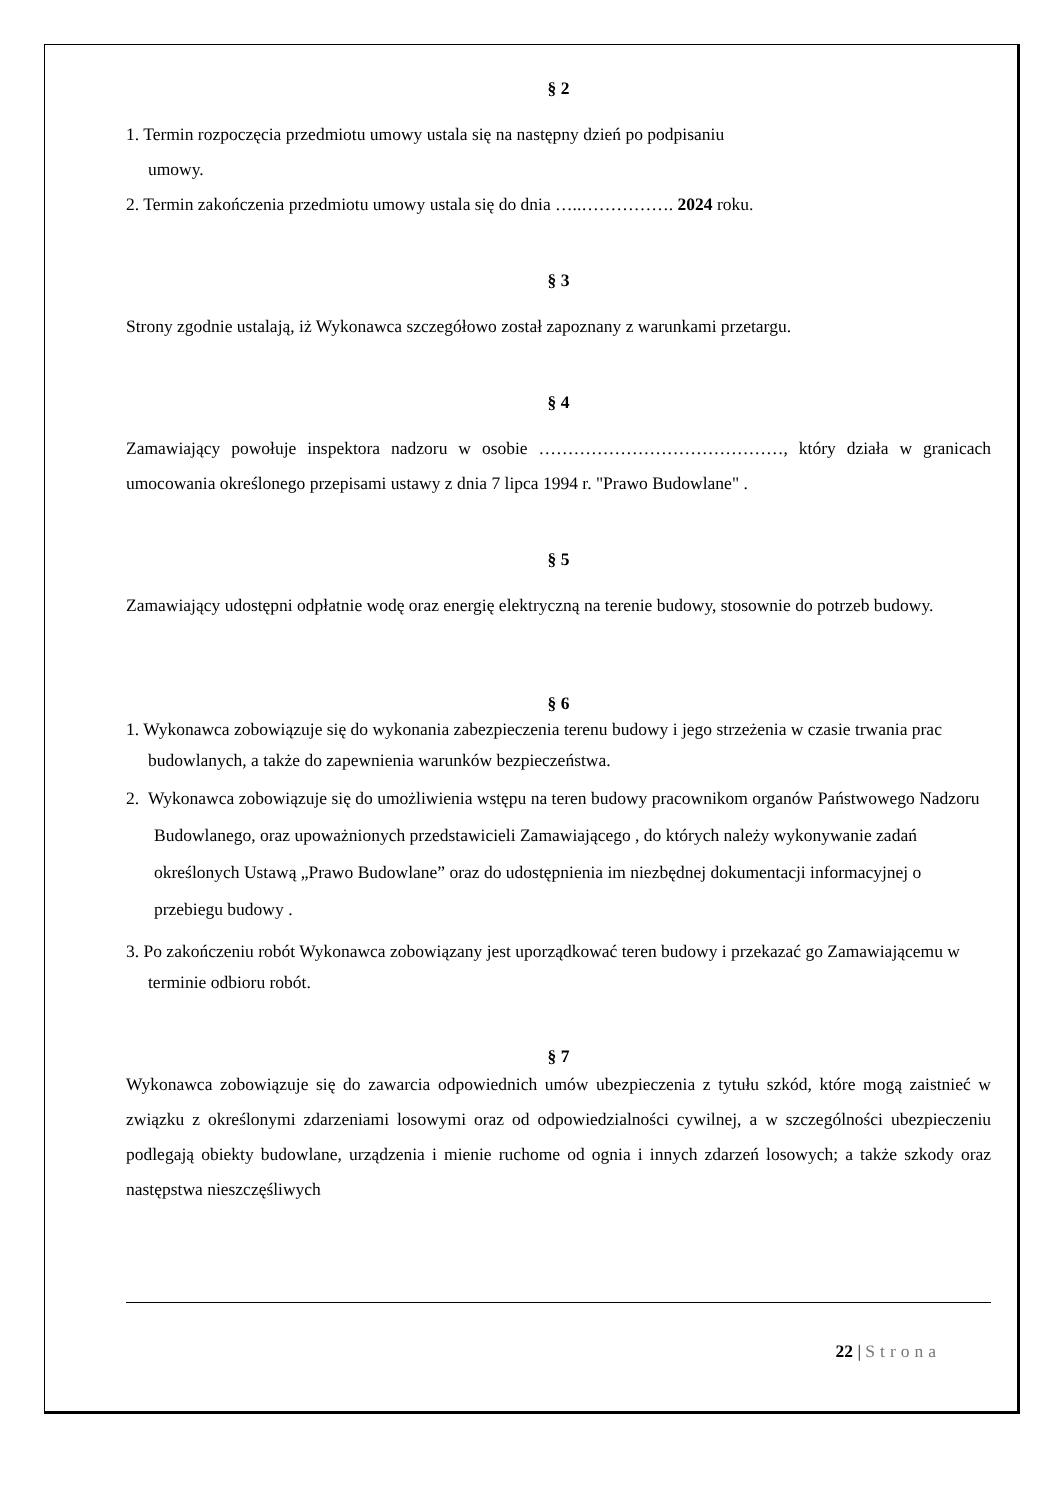§ 2
1. Termin rozpoczęcia przedmiotu umowy ustala się na następny dzień po podpisaniu
umowy.
2. Termin zakończenia przedmiotu umowy ustala się do dnia …..……………. 2024 roku.
§ 3
Strony zgodnie ustalają, iż Wykonawca szczegółowo został zapoznany z warunkami przetargu.
§ 4
Zamawiający powołuje inspektora nadzoru w osobie ……………………………………, który działa w granicach umocowania określonego przepisami ustawy z dnia 7 lipca 1994 r. "Prawo Budowlane" .
§ 5
Zamawiający udostępni odpłatnie wodę oraz energię elektryczną na terenie budowy, stosownie do potrzeb budowy.
§ 6
1. Wykonawca zobowiązuje się do wykonania zabezpieczenia terenu budowy i jego strzeżenia w czasie trwania prac budowlanych, a także do zapewnienia warunków bezpieczeństwa.
2. Wykonawca zobowiązuje się do umożliwienia wstępu na teren budowy pracownikom organów Państwowego Nadzoru Budowlanego, oraz upoważnionych przedstawicieli Zamawiającego , do których należy wykonywanie zadań określonych Ustawą „Prawo Budowlane” oraz do udostępnienia im niezbędnej dokumentacji informacyjnej o przebiegu budowy .
3. Po zakończeniu robót Wykonawca zobowiązany jest uporządkować teren budowy i przekazać go Zamawiającemu w terminie odbioru robót.
§ 7
Wykonawca zobowiązuje się do zawarcia odpowiednich umów ubezpieczenia z tytułu szkód, które mogą zaistnieć w związku z określonymi zdarzeniami losowymi oraz od odpowiedzialności cywilnej, a w szczególności ubezpieczeniu podlegają obiekty budowlane, urządzenia i mienie ruchome od ognia i innych zdarzeń losowych; a także szkody oraz następstwa nieszczęśliwych
22 | Strona